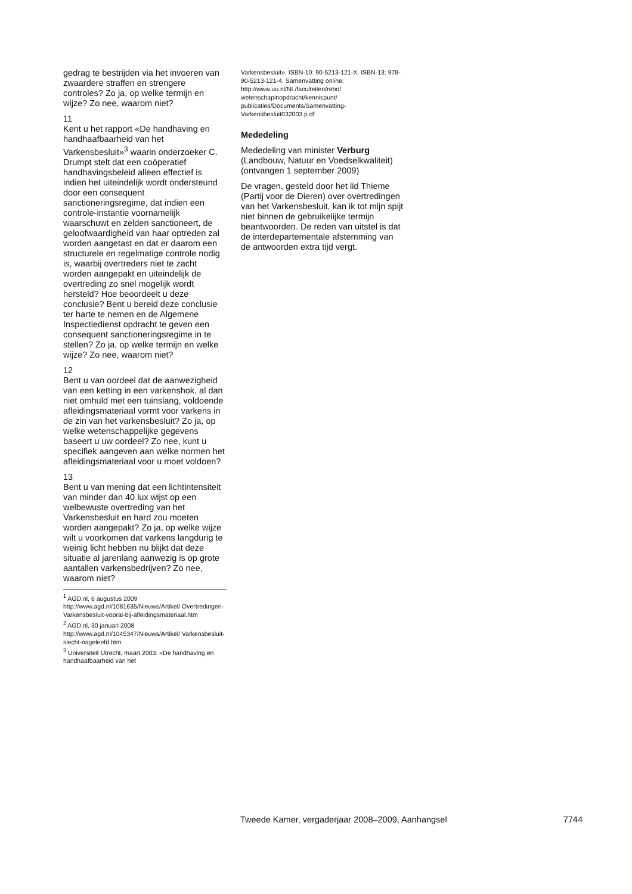gedrag te bestrijden via het invoeren van zwaardere straffen en strengere controles? Zo ja, op welke termijn en wijze? Zo nee, waarom niet?
11
Kent u het rapport «De handhaving en handhaafbaarheid van het Varkensbesluit»<sup>3</sup> waarin onderzoeker C. Drumpt stelt dat een coöperatief handhavingsbeleid alleen effectief is indien het uiteindelijk wordt ondersteund door een consequent sanctioneringsregime, dat indien een controle-instantie voornamelijk waarschuwt en zelden sanctioneert, de geloofwaardigheid van haar optreden zal worden aangetast en dat er daarom een structurele en regelmatige controle nodig is, waarbij overtreders niet te zacht worden aangepakt en uiteindelijk de overtreding zo snel mogelijk wordt hersteld? Hoe beoordeelt u deze conclusie? Bent u bereid deze conclusie ter harte te nemen en de Algemene Inspectiedienst opdracht te geven een consequent sanctioneringsregime in te stellen? Zo ja, op welke termijn en welke wijze? Zo nee, waarom niet?
12
Bent u van oordeel dat de aanwezigheid van een ketting in een varkenshok, al dan niet omhuld met een tuinslang, voldoende afleidingsmateriaal vormt voor varkens in de zin van het varkensbesluit? Zo ja, op welke wetenschappelijke gegevens baseert u uw oordeel? Zo nee, kunt u specifiek aangeven aan welke normen het afleidingsmateriaal voor u moet voldoen?
13
Bent u van mening dat een lichtintensiteit van minder dan 40 lux wijst op een welbewuste overtreding van het Varkensbesluit en hard zou moeten worden aangepakt? Zo ja, op welke wijze wilt u voorkomen dat varkens langdurig te weinig licht hebben nu blijkt dat deze situatie al jarenlang aanwezig is op grote aantallen varkensbedrijven? Zo nee, waarom niet?
<sup>1</sup> AGD.nl, 6 augustus 2009 http://www.agd.nl/1081635/Nieuws/Artikel/ Overtredingen-Varkensbesluit-vooral-bij-afleidingsmateriaal.htm
<sup>2</sup> AGD.nl, 30 januari 2008 http://www.agd.nl/1045347/Nieuws/Artikel/ Varkensbesluit-slecht-nageleefd.htm
<sup>3</sup> Universiteit Utrecht, maart 2003: «De handhaving en handhaafbaarheid van het
Varkensbesluit». ISBN-10: 90-5213-121-X, ISBN-13: 978-90-5213-121-4. Samenvatting online:
http://www.uu.nl/NL/faculteiten/rebo/ wetenschapinopdracht/kennispunt/ publicaties/Documents/Samenvatting-Varkensbesluit032003.p df
Mededeling
Mededeling van minister Verburg (Landbouw, Natuur en Voedselkwaliteit) (ontvangen 1 september 2009)
De vragen, gesteld door het lid Thieme (Partij voor de Dieren) over overtredingen van het Varkensbesluit, kan ik tot mijn spijt niet binnen de gebruikelijke termijn beantwoorden. De reden van uitstel is dat de interdepartementale afstemming van de antwoorden extra tijd vergt.
Tweede Kamer, vergaderjaar 2008–2009, Aanhangsel 7744